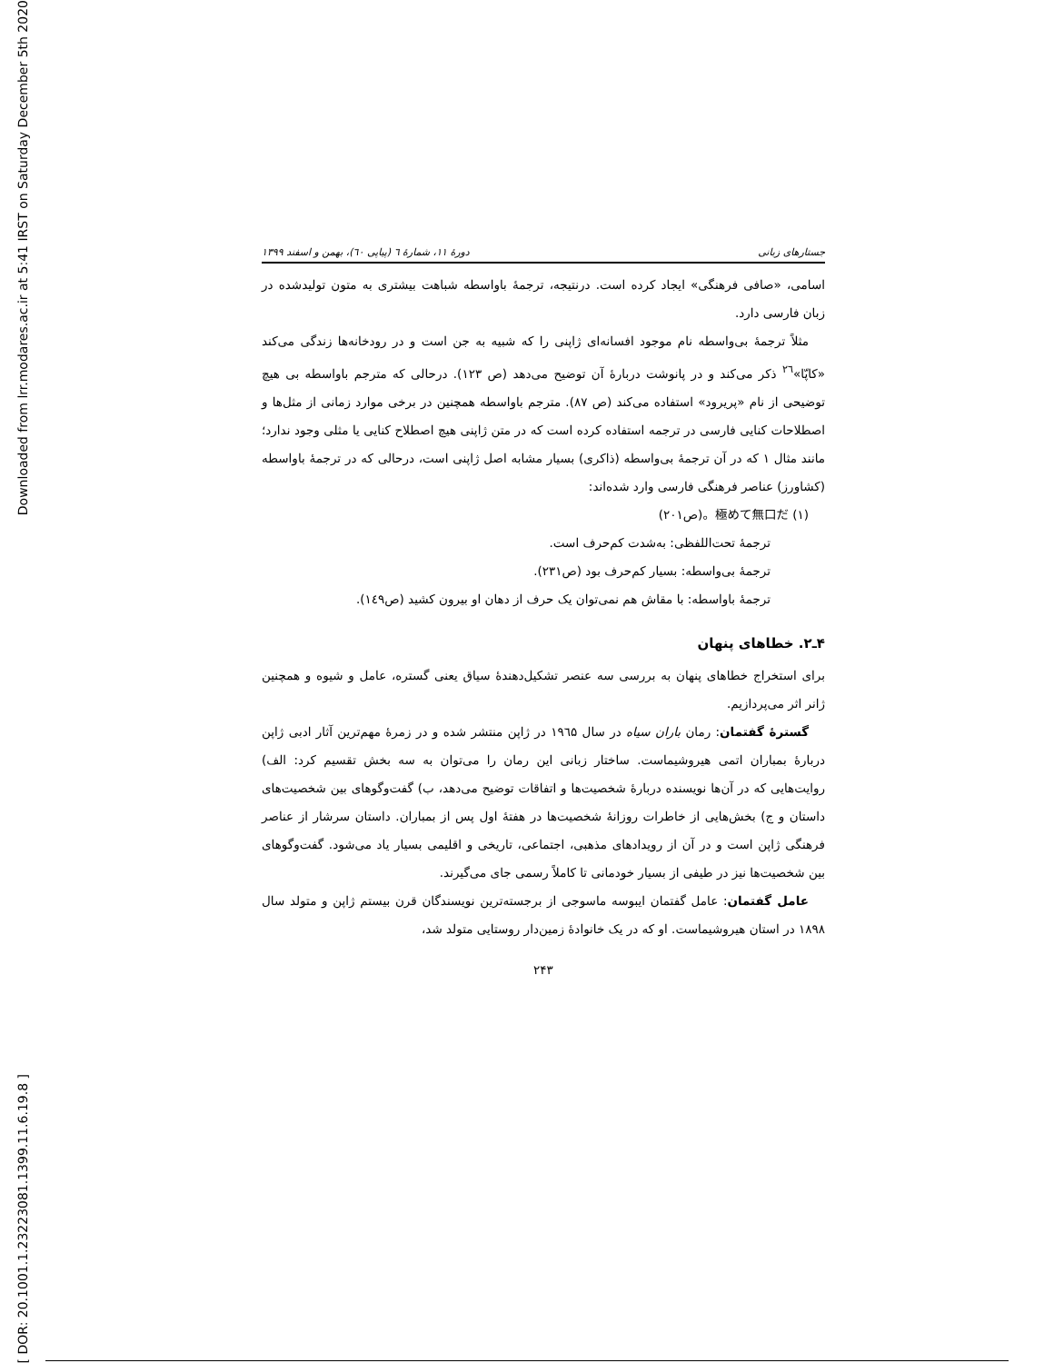Downloaded from lrr.modares.ac.ir at 5:41 IRST on Saturday December 5th 2020
[ DOR: 20.1001.1.23223081.1399.11.6.19.8 ]
جستارهای زبانی دورهٔ ۱۱، شمارهٔ ٦ (پیاپی ٦٠)، بهمن و اسفند ۱۳۹۹
اسامی، «صافی فرهنگی» ایجاد کرده است. درنتیجه، ترجمهٔ باواسطه شباهت بیشتری به متون تولیدشده در زبان فارسی دارد.
مثلاً ترجمهٔ بی‌واسطه نام موجود افسانه‌ای ژاپنی را که شبیه به جن است و در رودخانه‌ها زندگی می‌کند «کاپّا»<sup>٢٦</sup> ذکر می‌کند و در پانوشت دربارهٔ آن توضیح می‌دهد (ص ۱۲۳). درحالی که مترجم باواسطه بی هیچ توضیحی از نام «پریرود» استفاده می‌کند (ص ۸۷). مترجم باواسطه همچنین در برخی موارد زمانی از مثل‌ها و اصطلاحات کنایی فارسی در ترجمه استفاده کرده است که در متن ژاپنی هیچ اصطلاح کنایی یا مثلی وجود ندارد؛ مانند مثال ۱ که در آن ترجمهٔ بی‌واسطه (ذاکری) بسیار مشابه اصل ژاپنی است، درحالی که در ترجمهٔ باواسطه (کشاورز) عناصر فرهنگی فارسی وارد شده‌اند:
(۱) 極めて無口だ。(ص۲۰۱)
ترجمهٔ تحت‌اللفظی: به‌شدت کم‌حرف است.
ترجمهٔ بی‌واسطه: بسیار کم‌حرف بود (ص۲۳۱).
ترجمهٔ باواسطه: با مقاش هم نمی‌توان یک حرف از دهان او بیرون کشید (ص۱٤۹).
۴ـ۲. خطاهای پنهان
برای استخراج خطاهای پنهان به بررسی سه عنصر تشکیل‌دهندهٔ سیاق یعنی گستره، عامل و شیوه و همچنین ژانر اثر می‌پردازیم.
گسترهٔ گفتمان: رمان باران سیاه در سال ۱۹٦۵ در ژاپن منتشر شده و در زمرهٔ مهم‌ترین آثار ادبی ژاپن دربارهٔ بمباران اتمی هیروشیماست. ساختار زبانی این رمان را می‌توان به سه بخش تقسیم کرد: الف) روایت‌هایی که در آن‌ها نویسنده دربارهٔ شخصیت‌ها و اتفاقات توضیح می‌دهد، ب) گفت‌وگوهای بین شخصیت‌های داستان و ج) بخش‌هایی از خاطرات روزانهٔ شخصیت‌ها در هفتهٔ اول پس از بمباران. داستان سرشار از عناصر فرهنگی ژاپن است و در آن از رویدادهای مذهبی، اجتماعی، تاریخی و اقلیمی بسیار یاد می‌شود. گفت‌وگوهای بین شخصیت‌ها نیز در طیفی از بسیار خودمانی تا کاملاً رسمی جای می‌گیرند.
عامل گفتمان: عامل گفتمان ایبوسه ماسوجی از برجسته‌ترین نویسندگان قرن بیستم ژاپن و متولد سال ۱۸۹۸ در استان هیروشیماست. او که در یک خانوادهٔ زمین‌دار روستایی متولد شد،
۲۴۳